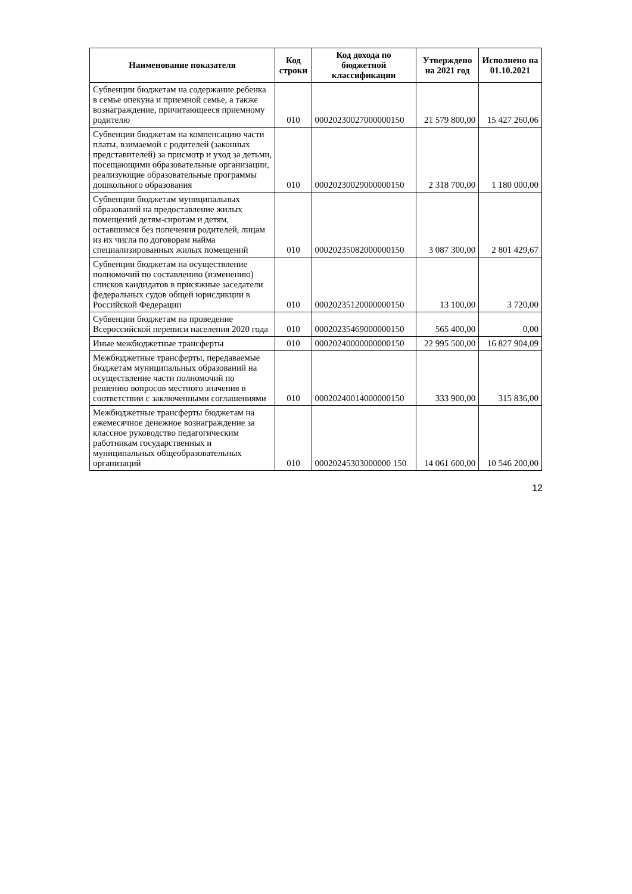| Наименование показателя | Код строки | Код дохода по бюджетной классификации | Утверждено на 2021 год | Исполнено на 01.10.2021 |
| --- | --- | --- | --- | --- |
| Субвенции бюджетам на содержание ребенка в семье опекуна и приемной семье, а также вознаграждение, причитающееся приемному родителю | 010 | 00020230027000000150 | 21 579 800,00 | 15 427 260,06 |
| Субвенции бюджетам на компенсацию части платы, взимаемой с родителей (законных представителей) за присмотр и уход за детьми, посещающими образовательные организации, реализующие образовательные программы дошкольного образования | 010 | 00020230029000000150 | 2 318 700,00 | 1 180 000,00 |
| Субвенции бюджетам муниципальных образований на предоставление жилых помещений детям-сиротам и детям, оставшимся без попечения родителей, лицам из их числа по договорам найма специализированных жилых помещений | 010 | 00020235082000000150 | 3 087 300,00 | 2 801 429,67 |
| Субвенции бюджетам на осуществление полномочий по составлению (изменению) списков кандидатов в присяжные заседатели федеральных судов общей юрисдикции в Российской Федерации | 010 | 00020235120000000150 | 13 100,00 | 3 720,00 |
| Субвенции бюджетам на проведение Всероссийской переписи населения 2020 года | 010 | 00020235469000000150 | 565 400,00 | 0,00 |
| Иные межбюджетные трансферты | 010 | 00020240000000000150 | 22 995 500,00 | 16 827 904,09 |
| Межбюджетные трансферты, передаваемые бюджетам муниципальных образований на осуществление части полномочий по решению вопросов местного значения в соответствии с заключенными соглашениями | 010 | 00020240014000000150 | 333 900,00 | 315 836,00 |
| Межбюджетные трансферты бюджетам на ежемесячное денежное вознаграждение за классное руководство педагогическим работникам государственных и муниципальных общеобразовательных организаций | 010 | 00020245303000000 150 | 14 061 600,00 | 10 546 200,00 |
12